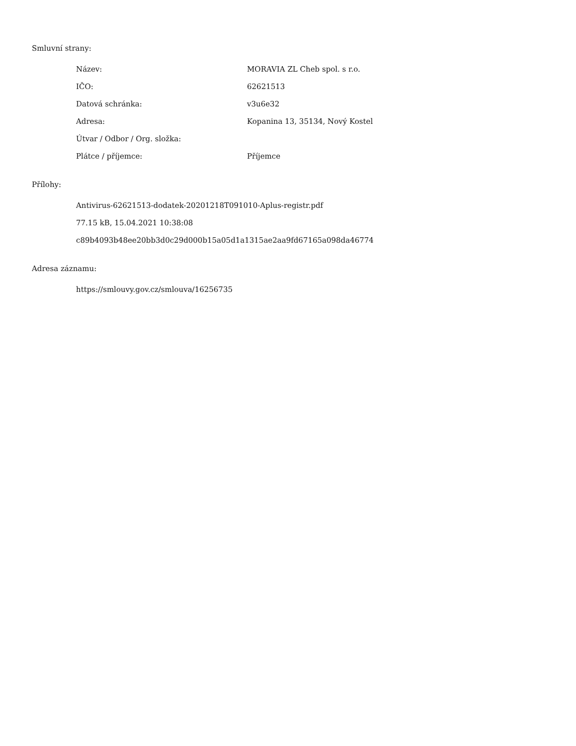Smluvní strany:
| Název: | MORAVIA ZL Cheb spol. s r.o. |
| IČO: | 62621513 |
| Datová schránka: | v3u6e32 |
| Adresa: | Kopanina 13, 35134, Nový Kostel |
| Útvar / Odbor / Org. složka: | |
| Plátce / příjemce: | Příjemce |
Přílohy:
Antivirus-62621513-dodatek-20201218T091010-Aplus-registr.pdf
77.15 kB, 15.04.2021 10:38:08
c89b4093b48ee20bb3d0c29d000b15a05d1a1315ae2aa9fd67165a098da46774
Adresa záznamu:
https://smlouvy.gov.cz/smlouva/16256735